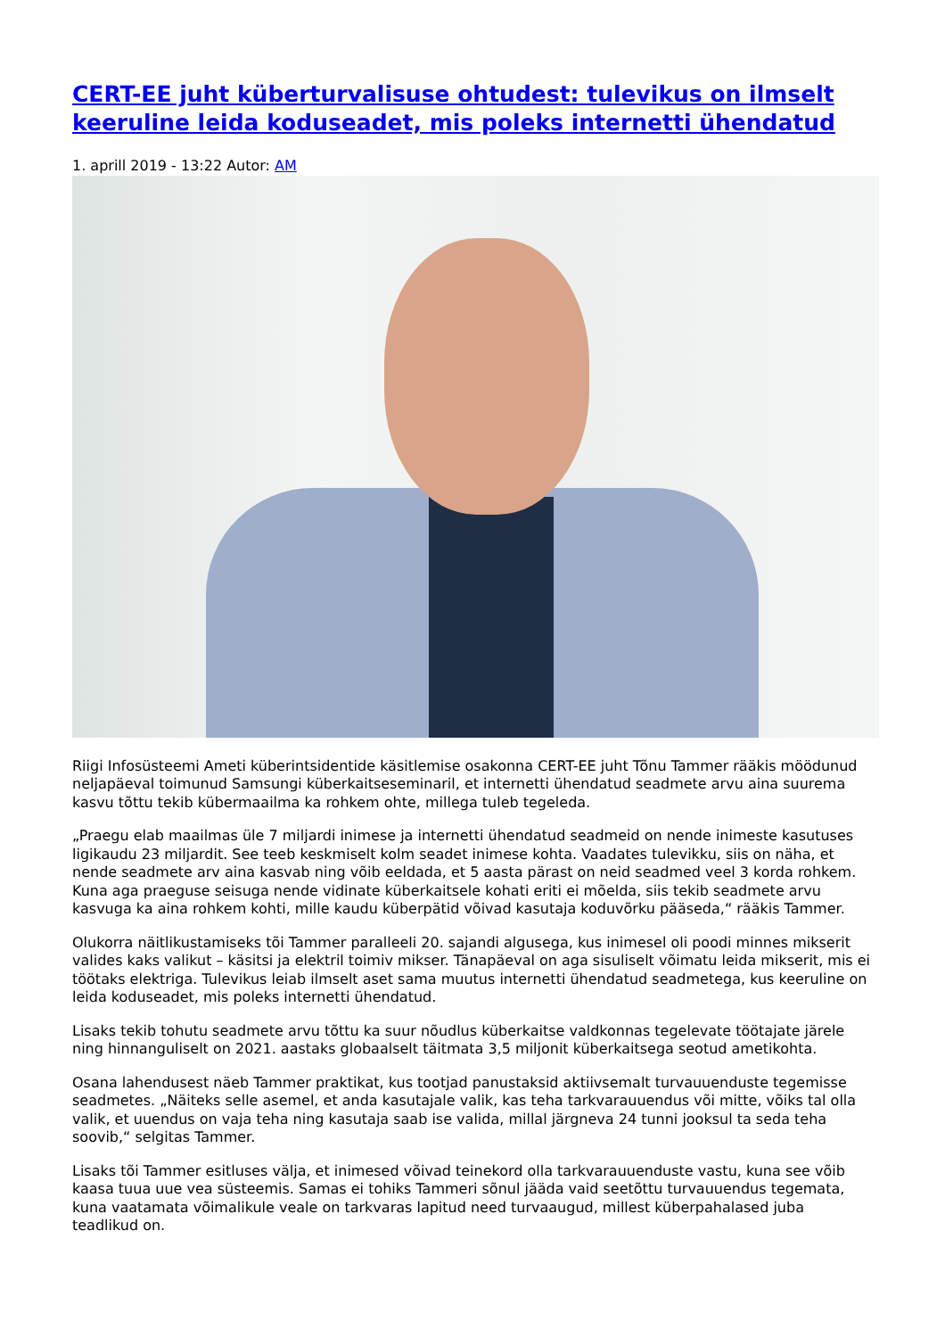CERT-EE juht küberturvalisuse ohtudest: tulevikus on ilmselt keeruline leida koduseadet, mis poleks internetti ühendatud
1. aprill 2019 - 13:22 Autor: AM
Riigi Infosüsteemi Ameti küberintsidentide käsitlemise osakonna CERT-EE juht Tõnu Tammer rääkis möödunud neljapäeval toimunud Samsungi küberkaitseseminaril, et internetti ühendatud seadmete arvu aina suurema kasvu tõttu tekib kübermaailma ka rohkem ohte, millega tuleb tegeleda.
„Praegu elab maailmas üle 7 miljardi inimese ja internetti ühendatud seadmeid on nende inimeste kasutuses ligikaudu 23 miljardit. See teeb keskmiselt kolm seadet inimese kohta. Vaadates tulevikku, siis on näha, et nende seadmete arv aina kasvab ning võib eeldada, et 5 aasta pärast on neid seadmed veel 3 korda rohkem. Kuna aga praeguse seisuga nende vidinate küberkaitsele kohati eriti ei mõelda, siis tekib seadmete arvu kasvuga ka aina rohkem kohti, mille kaudu küberpätid võivad kasutaja koduvõrku pääseda,“ rääkis Tammer.
Olukorra näitlikustamiseks tõi Tammer paralleeli 20. sajandi algusega, kus inimesel oli poodi minnes mikserit valides kaks valikut – käsitsi ja elektril toimiv mikser. Tänapäeval on aga sisuliselt võimatu leida mikserit, mis ei töötaks elektriga. Tulevikus leiab ilmselt aset sama muutus internetti ühendatud seadmetega, kus keeruline on leida koduseadet, mis poleks internetti ühendatud.
Lisaks tekib tohutu seadmete arvu tõttu ka suur nõudlus küberkaitse valdkonnas tegelevate töötajate järele ning hinnanguliselt on 2021. aastaks globaalselt täitmata 3,5 miljonit küberkaitsega seotud ametikohta.
Osana lahendusest näeb Tammer praktikat, kus tootjad panustaksid aktiivsemalt turvauuenduste tegemisse seadmetes. „Näiteks selle asemel, et anda kasutajale valik, kas teha tarkvarauuendus või mitte, võiks tal olla valik, et uuendus on vaja teha ning kasutaja saab ise valida, millal järgneva 24 tunni jooksul ta seda teha soovib,“ selgitas Tammer.
Lisaks tõi Tammer esitluses välja, et inimesed võivad teinekord olla tarkvarauuenduste vastu, kuna see võib kaasa tuua uue vea süsteemis. Samas ei tohiks Tammeri sõnul jääda vaid seetõttu turvauuendus tegemata, kuna vaatamata võimalikule veale on tarkvaras lapitud need turvaaugud, millest küberpahalased juba teadlikud on.